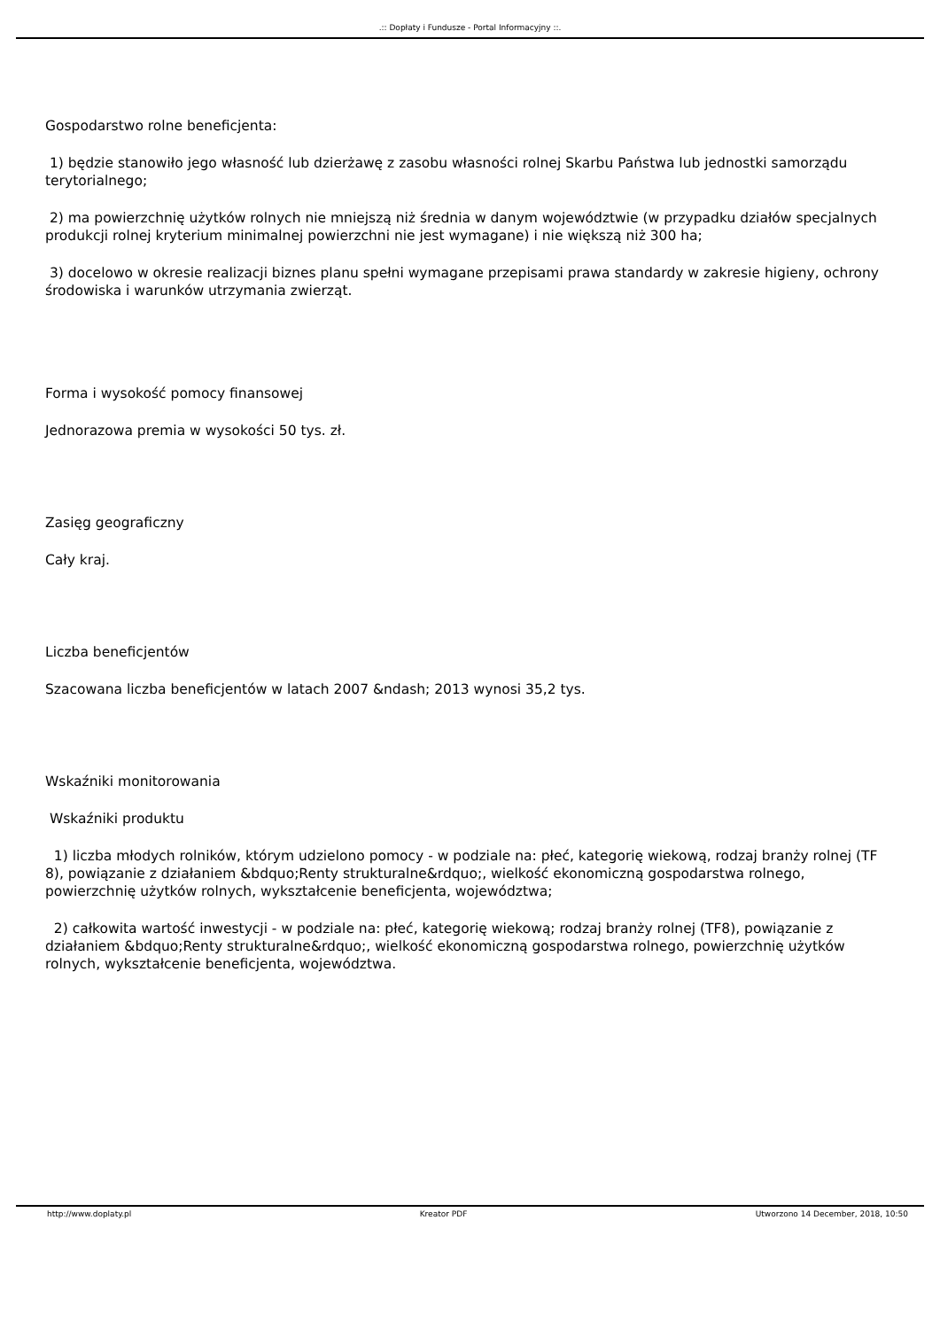.:: Dopłaty i Fundusze - Portal Informacyjny ::.
Gospodarstwo rolne beneficjenta:
1) będzie stanowiło jego własność lub dzierżawę z zasobu własności rolnej Skarbu Państwa lub jednostki samorządu terytorialnego;
2) ma powierzchnię użytków rolnych nie mniejszą niż średnia w danym województwie (w przypadku działów specjalnych produkcji rolnej kryterium minimalnej powierzchni nie jest wymagane) i nie większą niż 300 ha;
3) docelowo w okresie realizacji biznes planu spełni wymagane przepisami prawa standardy w zakresie higieny, ochrony środowiska i warunków utrzymania zwierząt.
Forma i wysokość pomocy finansowej
Jednorazowa premia w wysokości 50 tys. zł.
Zasięg geograficzny
Cały kraj.
Liczba beneficjentów
Szacowana liczba beneficjentów w latach 2007 &ndash; 2013 wynosi 35,2 tys.
Wskaźniki monitorowania
Wskaźniki produktu
1) liczba młodych rolników, którym udzielono pomocy - w podziale na: płeć, kategorię wiekową, rodzaj branży rolnej (TF 8), powiązanie z działaniem &bdquo;Renty strukturalne&rdquo;, wielkość ekonomiczną gospodarstwa rolnego, powierzchnię użytków rolnych, wykształcenie beneficjenta, województwa;
2) całkowita wartość inwestycji - w podziale na: płeć, kategorię wiekową; rodzaj branży rolnej (TF8), powiązanie z działaniem &bdquo;Renty strukturalne&rdquo;, wielkość ekonomiczną gospodarstwa rolnego, powierzchnię użytków rolnych, wykształcenie beneficjenta, województwa.
http://www.doplaty.pl Kreator PDF Utworzono 14 December, 2018, 10:50